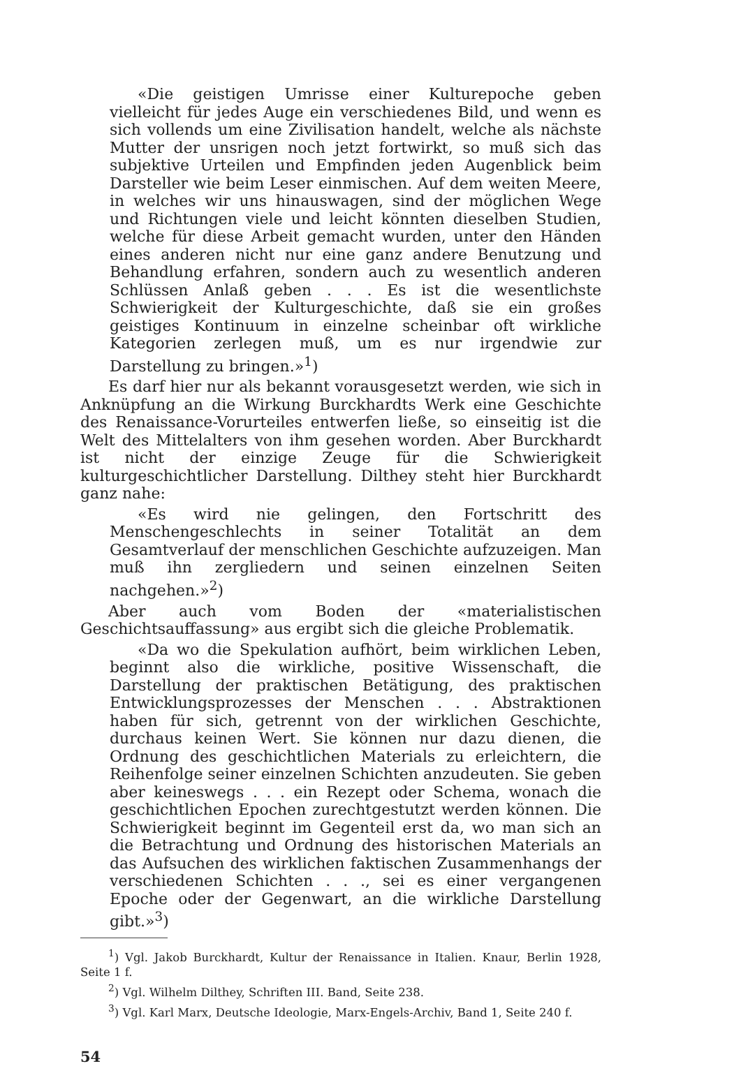«Die geistigen Umrisse einer Kulturepoche geben vielleicht für jedes Auge ein verschiedenes Bild, und wenn es sich vollends um eine Zivilisation handelt, welche als nächste Mutter der unsrigen noch jetzt fortwirkt, so muß sich das subjektive Urteilen und Empfinden jeden Augenblick beim Darsteller wie beim Leser einmischen. Auf dem weiten Meere, in welches wir uns hinauswagen, sind der möglichen Wege und Richtungen viele und leicht könnten dieselben Studien, welche für diese Arbeit gemacht wurden, unter den Händen eines anderen nicht nur eine ganz andere Benutzung und Behandlung erfahren, sondern auch zu wesentlich anderen Schlüssen Anlaß geben . . . Es ist die wesentlichste Schwierigkeit der Kulturgeschichte, daß sie ein großes geistiges Kontinuum in einzelne scheinbar oft wirkliche Kategorien zerlegen muß, um es nur irgendwie zur Darstellung zu bringen.»<sup>1</sup>)
Es darf hier nur als bekannt vorausgesetzt werden, wie sich in Anknüpfung an die Wirkung Burckhardts Werk eine Geschichte des Renaissance-Vorurteiles entwerfen ließe, so einseitig ist die Welt des Mittelalters von ihm gesehen worden. Aber Burckhardt ist nicht der einzige Zeuge für die Schwierigkeit kulturgeschichtlicher Darstellung. Dilthey steht hier Burckhardt ganz nahe:
«Es wird nie gelingen, den Fortschritt des Menschengeschlechts in seiner Totalität an dem Gesamtverlauf der menschlichen Geschichte aufzuzeigen. Man muß ihn zergliedern und seinen einzelnen Seiten nachgehen.»<sup>2</sup>)
Aber auch vom Boden der «materialistischen Geschichtsauffassung» aus ergibt sich die gleiche Problematik.
«Da wo die Spekulation aufhört, beim wirklichen Leben, beginnt also die wirkliche, positive Wissenschaft, die Darstellung der praktischen Betätigung, des praktischen Entwicklungsprozesses der Menschen . . . Abstraktionen haben für sich, getrennt von der wirklichen Geschichte, durchaus keinen Wert. Sie können nur dazu dienen, die Ordnung des geschichtlichen Materials zu erleichtern, die Reihenfolge seiner einzelnen Schichten anzudeuten. Sie geben aber keineswegs . . . ein Rezept oder Schema, wonach die geschichtlichen Epochen zurechtgestutzt werden können. Die Schwierigkeit beginnt im Gegenteil erst da, wo man sich an die Betrachtung und Ordnung des historischen Materials an das Aufsuchen des wirklichen faktischen Zusammenhangs der verschiedenen Schichten . . ., sei es einer vergangenen Epoche oder der Gegenwart, an die wirkliche Darstellung gibt.»<sup>3</sup>)
<sup>1</sup>) Vgl. Jakob Burckhardt, Kultur der Renaissance in Italien. Knaur, Berlin 1928, Seite 1 f.
<sup>2</sup>) Vgl. Wilhelm Dilthey, Schriften III. Band, Seite 238.
<sup>3</sup>) Vgl. Karl Marx, Deutsche Ideologie, Marx-Engels-Archiv, Band 1, Seite 240 f.
54